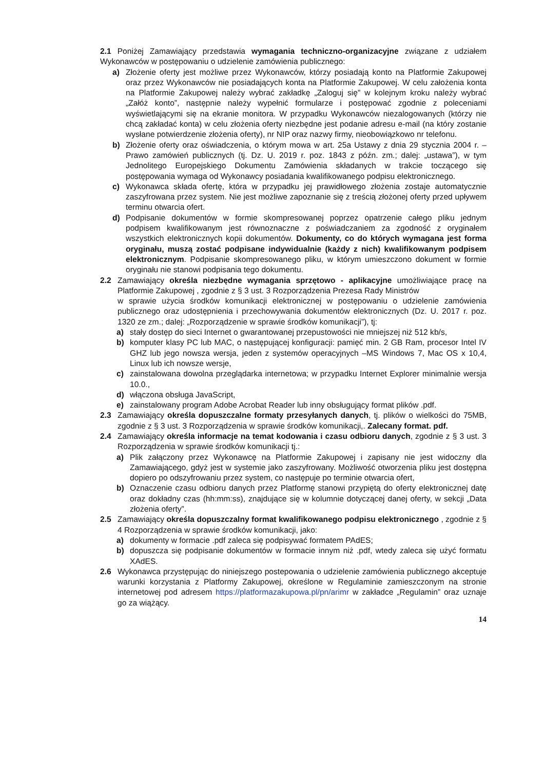2.1 Poniżej Zamawiający przedstawia wymagania techniczno-organizacyjne związane z udziałem Wykonawców w postępowaniu o udzielenie zamówienia publicznego:
a) Złożenie oferty jest możliwe przez Wykonawców, którzy posiadają konto na Platformie Zakupowej oraz przez Wykonawców nie posiadających konta na Platformie Zakupowej. W celu założenia konta na Platformie Zakupowej należy wybrać zakładkę „Zaloguj się” w kolejnym kroku należy wybrać „Załóż konto”, następnie należy wypełnić formularze i postępować zgodnie z poleceniami wyświetlającymi się na ekranie monitora. W przypadku Wykonawców niezalogowanych (którzy nie chcą zakładać konta) w celu złożenia oferty niezbędne jest podanie adresu e-mail (na który zostanie wysłane potwierdzenie złożenia oferty), nr NIP oraz nazwy firmy, nieobowiązkowo nr telefonu.
b) Złożenie oferty oraz oświadczenia, o którym mowa w art. 25a Ustawy z dnia 29 stycznia 2004 r. – Prawo zamówień publicznych (tj. Dz. U. 2019 r. poz. 1843 z późn. zm.; dalej: „ustawa”), w tym Jednolitego Europejskiego Dokumentu Zamówienia składanych w trakcie toczącego się postępowania wymaga od Wykonawcy posiadania kwalifikowanego podpisu elektronicznego.
c) Wykonawca składa ofertę, która w przypadku jej prawidłowego złożenia zostaje automatycznie zaszyfrowana przez system. Nie jest możliwe zapoznanie się z treścią złożonej oferty przed upływem terminu otwarcia ofert.
d) Podpisanie dokumentów w formie skompresowanej poprzez opatrzenie całego pliku jednym podpisem kwalifikowanym jest równoznaczne z poświadczaniem za zgodność z oryginałem wszystkich elektronicznych kopii dokumentów. Dokumenty, co do których wymagana jest forma oryginału, muszą zostać podpisane indywidualnie (każdy z nich) kwalifikowanym podpisem elektronicznym. Podpisanie skompresowanego pliku, w którym umieszczono dokument w formie oryginału nie stanowi podpisania tego dokumentu.
2.2 Zamawiający określa niezbędne wymagania sprzętowo - aplikacyjne umożliwiające pracę na Platformie Zakupowej , zgodnie z § 3 ust. 3 Rozporządzenia Prezesa Rady Ministrów
w sprawie użycia środków komunikacji elektronicznej w postępowaniu o udzielenie zamówienia publicznego oraz udostępnienia i przechowywania dokumentów elektronicznych (Dz. U. 2017 r. poz. 1320 ze zm.; dalej: „Rozporządzenie w sprawie środków komunikacji”), tj:
a) stały dostęp do sieci Internet o gwarantowanej przepustowości nie mniejszej niż 512 kb/s,
b) komputer klasy PC lub MAC, o następującej konfiguracji: pamięć min. 2 GB Ram, procesor Intel IV GHZ lub jego nowsza wersja, jeden z systemów operacyjnych –MS Windows 7, Mac OS x 10,4, Linux lub ich nowsze wersje,
c) zainstalowana dowolna przeglądarka internetowa; w przypadku Internet Explorer minimalnie wersja 10.0.,
d) włączona obsługa JavaScript,
e) zainstalowany program Adobe Acrobat Reader lub inny obsługujący format plików .pdf.
2.3 Zamawiający określa dopuszczalne formaty przesyłanych danych, tj. plików o wielkości do 75MB, zgodnie z § 3 ust. 3 Rozporządzenia w sprawie środków komunikacji,. Zalecany format. pdf.
2.4 Zamawiający określa informacje na temat kodowania i czasu odbioru danych, zgodnie z § 3 ust. 3 Rozporządzenia w sprawie środków komunikacji tj.:
a) Plik załączony przez Wykonawcę na Platformie Zakupowej i zapisany nie jest widoczny dla Zamawiającego, gdyż jest w systemie jako zaszyfrowany. Możliwość otworzenia pliku jest dostępna dopiero po odszyfrowaniu przez system, co następuje po terminie otwarcia ofert,
b) Oznaczenie czasu odbioru danych przez Platformę stanowi przypiętą do oferty elektronicznej datę oraz dokładny czas (hh:mm:ss), znajdujące się w kolumnie dotyczącej danej oferty, w sekcji „Data złożenia oferty”.
2.5 Zamawiający określa dopuszczalny format kwalifikowanego podpisu elektronicznego , zgodnie z § 4 Rozporządzenia w sprawie środków komunikacji, jako:
a) dokumenty w formacie .pdf zaleca się podpisywać formatem PAdES;
b) dopuszcza się podpisanie dokumentów w formacie innym niż .pdf, wtedy zaleca się użyć formatu XAdES.
2.6 Wykonawca przystępując do niniejszego postepowania o udzielenie zamówienia publicznego akceptuje warunki korzystania z Platformy Zakupowej, określone w Regulaminie zamieszczonym na stronie internetowej pod adresem https://platformazakupowa.pl/pn/arimr w zakładce „Regulamin” oraz uznaje go za wiążący.
14